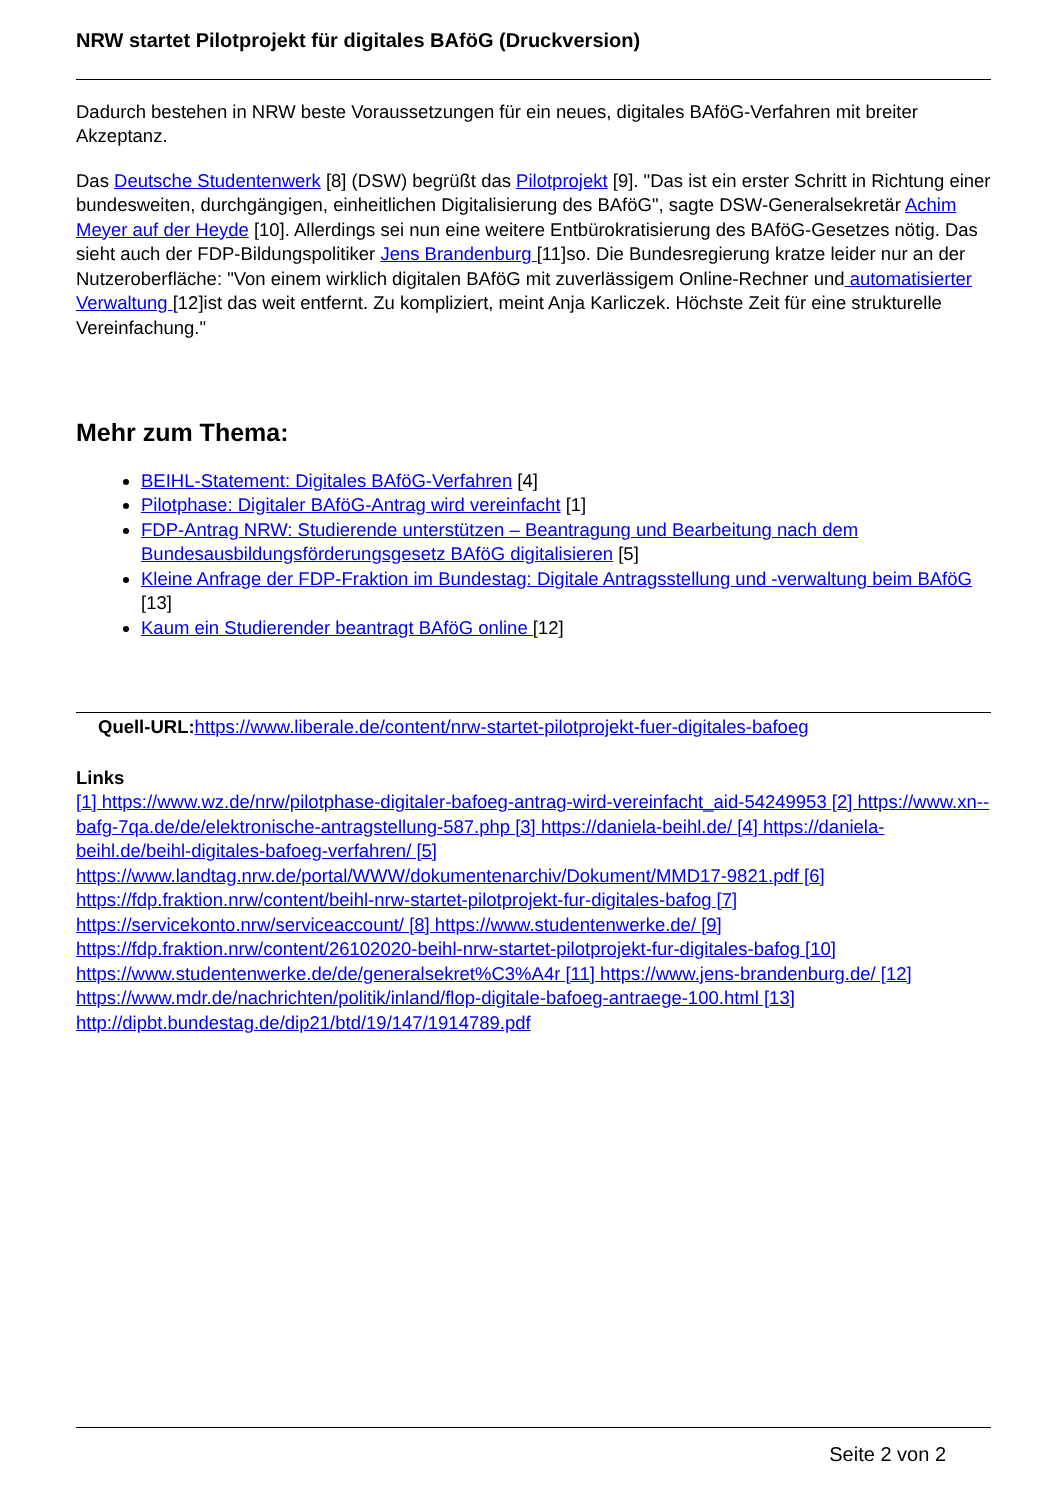NRW startet Pilotprojekt für digitales BAföG (Druckversion)
Dadurch bestehen in NRW beste Voraussetzungen für ein neues, digitales BAföG-Verfahren mit breiter Akzeptanz.
Das Deutsche Studentenwerk [8] (DSW) begrüßt das Pilotprojekt [9]. "Das ist ein erster Schritt in Richtung einer bundesweiten, durchgängigen, einheitlichen Digitalisierung des BAföG", sagte DSW-Generalsekretär Achim Meyer auf der Heyde [10]. Allerdings sei nun eine weitere Entbürokratisierung des BAföG-Gesetzes nötig. Das sieht auch der FDP-Bildungspolitiker Jens Brandenburg [11]so. Die Bundesregierung kratze leider nur an der Nutzeroberfläche: "Von einem wirklich digitalen BAföG mit zuverlässigem Online-Rechner und automatisierter Verwaltung [12]ist das weit entfernt. Zu kompliziert, meint Anja Karliczek. Höchste Zeit für eine strukturelle Vereinfachung."
Mehr zum Thema:
BEIHL-Statement: Digitales BAföG-Verfahren [4]
Pilotphase: Digitaler BAföG-Antrag wird vereinfacht [1]
FDP-Antrag NRW: Studierende unterstützen – Beantragung und Bearbeitung nach dem Bundesausbildungsförderungsgesetz BAföG digitalisieren [5]
Kleine Anfrage der FDP-Fraktion im Bundestag: Digitale Antragsstellung und -verwaltung beim BAföG [13]
Kaum ein Studierender beantragt BAföG online [12]
Quell-URL: https://www.liberale.de/content/nrw-startet-pilotprojekt-fuer-digitales-bafoeg
Links
[1] https://www.wz.de/nrw/pilotphase-digitaler-bafoeg-antrag-wird-vereinfacht_aid-54249953 [2] https://www.xn--bafg-7qa.de/de/elektronische-antragstellung-587.php [3] https://daniela-beihl.de/ [4] https://daniela-beihl.de/beihl-digitales-bafoeg-verfahren/ [5] https://www.landtag.nrw.de/portal/WWW/dokumentenarchiv/Dokument/MMD17-9821.pdf [6] https://fdp.fraktion.nrw/content/beihl-nrw-startet-pilotprojekt-fur-digitales-bafog [7] https://servicekonto.nrw/serviceaccount/ [8] https://www.studentenwerke.de/ [9] https://fdp.fraktion.nrw/content/26102020-beihl-nrw-startet-pilotprojekt-fur-digitales-bafog [10] https://www.studentenwerke.de/de/generalsekret%C3%A4r [11] https://www.jens-brandenburg.de/ [12] https://www.mdr.de/nachrichten/politik/inland/flop-digitale-bafoeg-antraege-100.html [13] http://dipbt.bundestag.de/dip21/btd/19/147/1914789.pdf
Seite 2 von 2